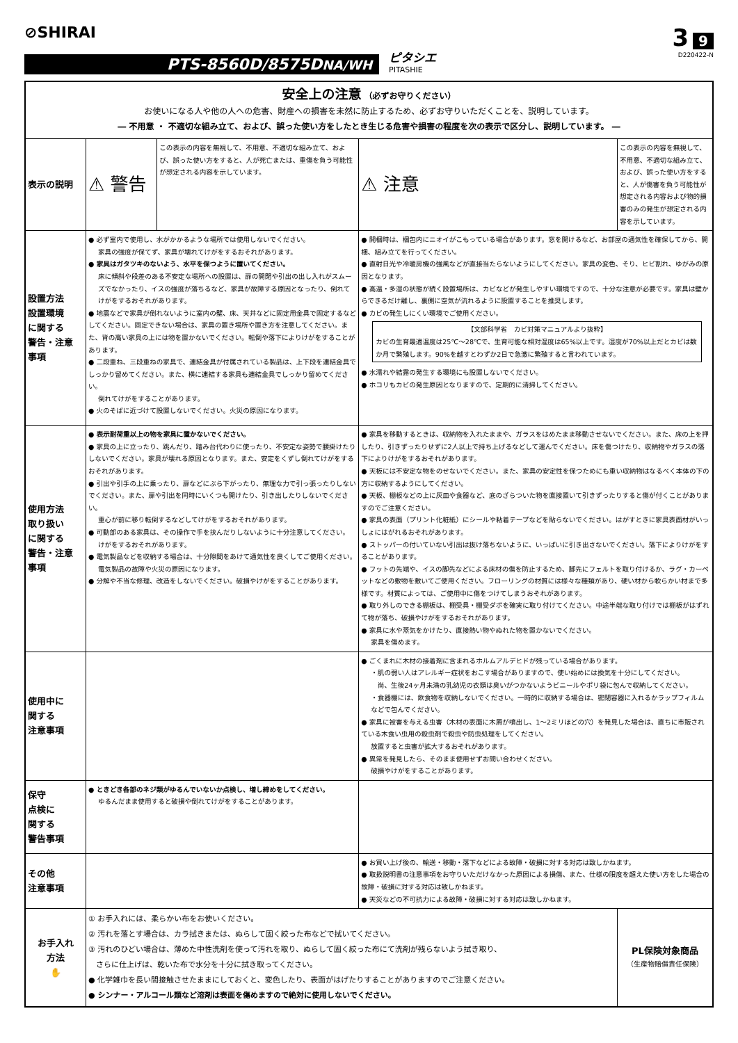⊘SHIRAI
PTS-8560D/8575DNA/WH
ピタシエ
PITASHIE
3 9
D220422-N
| 安全上の注意 （必ずお守りください） お使いになる人や他の人への危害、財産への損害を未然に防止するため、必ずお守りいただくことを、説明しています。 ― 不用意 ・ 不適切な組み立て、および、誤った使い方をしたとき生じる危害や損害の程度を次の表示で区分し、説明しています。 ― | | | | |
| 表示の説明 | ⚠ 警告 | この表示の内容を無視して、不用意、不適切な組み立て、および、誤った使い方をすると、人が死亡または、重傷を負う可能性が想定される内容を示しています。 | ⚠ 注意 | この表示の内容を無視して、不用意、不適切な組み立て、および、誤った使い方をすると、人が傷害を負う可能性が想定される内容および物的損害のみの発生が想定される内容を示しています。 |
| 設置方法 設置環境 に関する 警告・注意 事項 | ● 必ず室内で使用し、水がかかるような場所では使用しないでください。 家具の強度が保てず、家具が壊れてけがをするおそれがあります。 ● 家具はガタツキのないよう、水平を保つように置いてください。 床に傾斜や段差のある不安定な場所への設置は、扉の開閉や引出の出し入れがスムーズでなかったり、イスの強度が落ちるなど、家具が故障する原因となったり、倒れてけがをするおそれがあります。 ● 地震などで家具が倒れないように室内の壁、床、天井などに固定用金具で固定するなどしてください。固定できない場合は、家具の置き場所や置き方を注意してください。また、背の高い家具の上には物を置かないでください。転倒や落下によりけがをすることがあります。 ● 二段重ね、三段重ねの家具で、連結金具が付属されている製品は、上下段を連結金具でしっかり留めてください。また、横に連結する家具も連結金具でしっかり留めてください。 倒れてけがをすることがあります。 ● 火のそばに近づけて設置しないでください。火災の原因になります。 | | ● 開梱時は、梱包内にニオイがこもっている場合があります。窓を開けるなど、お部屋の通気性を確保してから、開梱、組み立てを行ってください。 ● 直射日光や冷暖房機の強風などが直接当たらないようにしてください。家具の変色、そり、ヒビ割れ、ゆがみの原因となります。 ● 高温・多湿の状態が続く設置場所は、カビなどが発生しやすい環境ですので、十分な注意が必要です。家具は壁からできるだけ離し、裏側に空気が流れるように設置することを推奨します。 ● カビの発生しにくい環境でご使用ください。 【文部科学省 カビ対策マニュアルより抜粋】 カビの生育最適温度は25℃～28℃で、生育可能な相対湿度は65%以上です。湿度が70%以上だとカビは数か月で繁殖します。90%を越すとわずか2日で急激に繁殖すると言われています。 ● 水濡れや結露の発生する環境にも設置しないでください。 ● ホコリもカビの発生原因となりますので、定期的に清掃してください。 | |
| 使用方法 取り扱い に関する 警告・注意 事項 | ● 表示耐荷重以上の物を家具に置かないでください。 ● 家具の上に立ったり、跳んだり、踏み台代わりに使ったり、不安定な姿勢で腰掛けたりしないでください。家具が壊れる原因となります。また、安定をくずし倒れてけがをするおそれがあります。 ● 引出や引手の上に乗ったり、扉などにぶら下がったり、無理な力で引っ張ったりしないでください。また、扉や引出を同時にいくつも開けたり、引き出したりしないでください。 重心が前に移り転倒するなどしてけがをするおそれがあります。 ● 可動部のある家具は、その操作で手を挟んだりしないように十分注意してください。 けがをするおそれがあります。 ● 電気製品などを収納する場合は、十分隙間をあけて通気性を良くしてご使用ください。 電気製品の故障や火災の原因になります。 ● 分解や不当な修理、改造をしないでください。破損やけがをすることがあります。 | | ● 家具を移動するときは、収納物を入れたままや、ガラスをはめたまま移動させないでください。また、床の上を押したり、引きずったりせずに2人以上で持ち上げるなどして運んでください。床を傷つけたり、収納物やガラスの落下によりけがをするおそれがあります。 ● 天板には不安定な物をのせないでください。また、家具の安定性を保つためにも重い収納物はなるべく本体の下の方に収納するようにしてください。 ● 天板、棚板などの上に灰皿や食器など、底のざらついた物を直接置いて引きずったりすると傷が付くことがありますのでご注意ください。 ● 家具の表面（プリント化粧紙）にシールや粘着テープなどを貼らないでください。はがすときに家具表面材がいっしょにはがれるおそれがあります。 ● ストッパーの付いていない引出は抜け落ちないように、いっぱいに引き出さないでください。落下によりけがをすることがあります。 ● フットの先端や、イスの脚先などによる床材の傷を防止するため、脚先にフェルトを取り付けるか、ラグ・カーペットなどの敷物を敷いてご使用ください。フローリングの材質には様々な種類があり、硬い材から軟らかい材まで多様です。材質によっては、ご使用中に傷をつけてしまうおそれがあります。 ● 取り外しのできる棚板は、棚受具・棚受ダボを確実に取り付けてください。中途半端な取り付けでは棚板がはずれて物が落ち、破損やけがをするおそれがあります。 ● 家具に水や蒸気をかけたり、直接熱い物やぬれた物を置かないでください。 家具を傷めます。 | |
| 使用中に 関する 注意事項 | | | ● ごくまれに木材の接着剤に含まれるホルムアルデヒドが残っている場合があります。 ・肌の弱い人はアレルギー症状をおこす場合がありますので、使い始めには換気を十分にしてください。 尚、生後24ヶ月未満の乳幼児の衣類は臭いがつかないようビニールやポリ袋に包んで収納してください。 ・食器棚には、飲食物を収納しないでください。一時的に収納する場合は、密閉容器に入れるかラップフィルムなどで包んでください。 ● 家具に被害を与える虫害（木材の表面に木屑が噴出し、1～2ミリほどの穴）を発見した場合は、直ちに市販されている木食い虫用の殺虫剤で殺虫や防虫処理をしてください。 放置すると虫害が拡大するおそれがあります。 ● 異常を発見したら、そのまま使用せずお問い合わせください。 破損やけがをすることがあります。 | |
| 保守 点検に 関する 警告事項 | ● ときどき各部のネジ類がゆるんでいないか点検し、増し締めをしてください。 ゆるんだまま使用すると破損や倒れてけがをすることがあります。 | | | |
| その他 注意事項 | | | ● お買い上げ後の、輸送・移動・落下などによる故障・破損に対する対応は致しかねます。 ● 取扱説明書の注意事項をお守りいただけなかった原因による損傷、また、仕様の限度を超えた使い方をした場合の故障・破損に対する対応は致しかねます。 ● 天災などの不可抗力による故障・破損に対する対応は致しかねます。 | |
| お手入れ 方法 ✋ | ① お手入れには、柔らかい布をお使いください。 ② 汚れを落とす場合は、カラ拭きまたは、ぬらして固く絞った布などで拭いてください。 ③ 汚れのひどい場合は、薄めた中性洗剤を使って汚れを取り、ぬらして固く絞った布にて洗剤が残らないよう拭き取り、 さらに仕上げは、乾いた布で水分を十分に拭き取ってください。 ● 化学雑巾を長い間接触させたままにしておくと、変色したり、表面がはげたりすることがありますのでご注意ください。 ● シンナー・アルコール類など溶剤は表面を傷めますので絶対に使用しないでください。 | | | PL保険対象商品 （生産物賠償責任保険） |